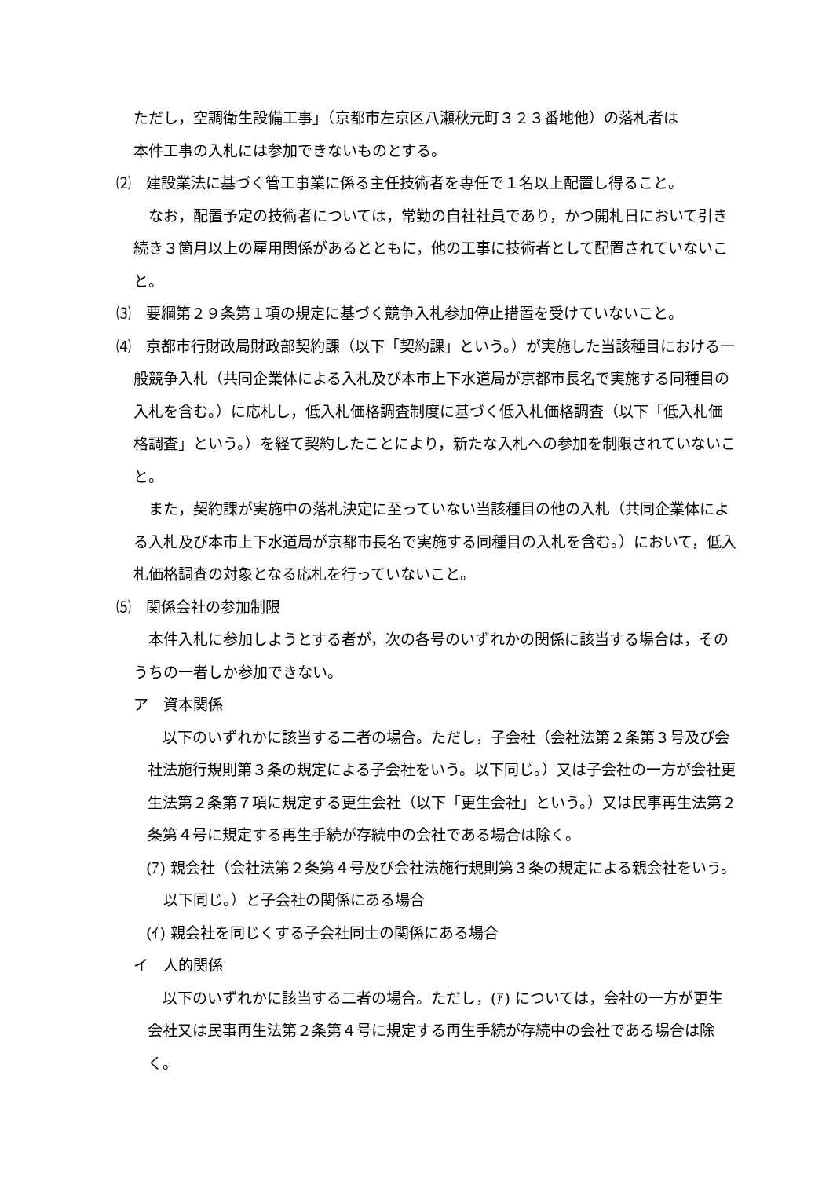ただし，空調衛生設備工事」（京都市左京区八瀬秋元町３２３番地他）の落札者は
本件工事の入札には参加できないものとする。
⑵　建設業法に基づく管工事業に係る主任技術者を専任で１名以上配置し得ること。
　なお，配置予定の技術者については，常勤の自社社員であり，かつ開札日において引き続き３箇月以上の雇用関係があるとともに，他の工事に技術者として配置されていないこと。
⑶　要綱第２９条第１項の規定に基づく競争入札参加停止措置を受けていないこと。
⑷　京都市行財政局財政部契約課（以下「契約課」という。）が実施した当該種目における一般競争入札（共同企業体による入札及び本市上下水道局が京都市長名で実施する同種目の入札を含む。）に応札し，低入札価格調査制度に基づく低入札価格調査（以下「低入札価格調査」という。）を経て契約したことにより，新たな入札への参加を制限されていないこと。
　また，契約課が実施中の落札決定に至っていない当該種目の他の入札（共同企業体による入札及び本市上下水道局が京都市長名で実施する同種目の入札を含む。）において，低入札価格調査の対象となる応札を行っていないこと。
⑸　関係会社の参加制限
　本件入札に参加しようとする者が，次の各号のいずれかの関係に該当する場合は，そのうちの一者しか参加できない。
ア　資本関係
　以下のいずれかに該当する二者の場合。ただし，子会社（会社法第２条第３号及び会社法施行規則第３条の規定による子会社をいう。以下同じ。）又は子会社の一方が会社更生法第２条第７項に規定する更生会社（以下「更生会社」という。）又は民事再生法第２条第４号に規定する再生手続が存続中の会社である場合は除く。
(ｱ) 親会社（会社法第２条第４号及び会社法施行規則第３条の規定による親会社をいう。以下同じ。）と子会社の関係にある場合
(ｲ) 親会社を同じくする子会社同士の関係にある場合
イ　人的関係
　以下のいずれかに該当する二者の場合。ただし，(ｱ) については，会社の一方が更生会社又は民事再生法第２条第４号に規定する再生手続が存続中の会社である場合は除く。